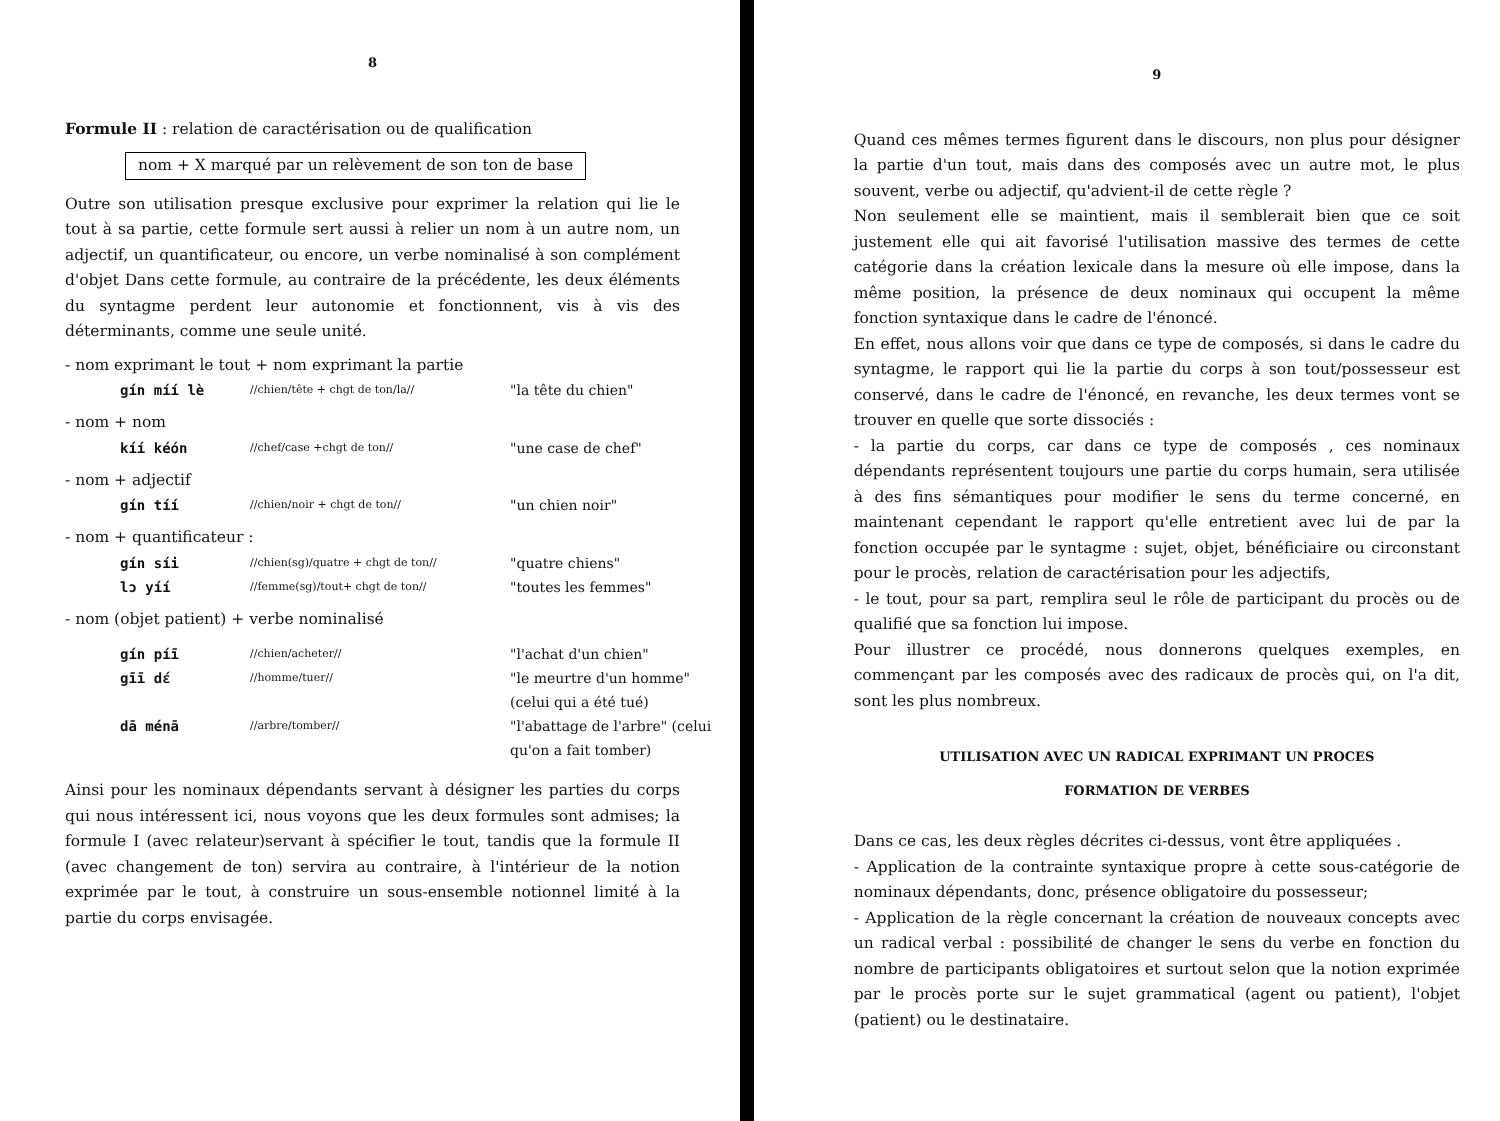8
Formule II : relation de caractérisation ou de qualification
nom + X marqué par un relèvement de son ton de base
Outre son utilisation presque exclusive pour exprimer la relation qui lie le tout à sa partie, cette formule sert aussi à relier un nom à un autre nom, un adjectif, un quantificateur, ou encore, un verbe nominalisé à son complément d'objet Dans cette formule, au contraire de la précédente, les deux éléments du syntagme perdent leur autonomie et fonctionnent, vis à vis des déterminants, comme une seule unité.
- nom exprimant le tout + nom exprimant la partie
gín míí lè //chien/tête + chgt de ton/la// "la tête du chien"
- nom + nom
kíí kéón //chef/case +chgt de ton// "une case de chef"
- nom + adjectif
gín tíí //chien/noir + chgt de ton// "un chien noir"
- nom + quantificateur :
gín síi //chien(sg)/quatre + chgt de ton// "quatre chiens" lɔ yíí //femme(sg)/tout+ chgt de ton// "toutes les femmes"
- nom (objet patient) + verbe nominalisé
gín píī //chien/acheter// "l'achat d'un chien" gīī dɛ́ //homme/tuer// "le meurtre d'un homme" (celui qui a été tué) dā ménā //arbre/tomber// "l'abattage de l'arbre" (celui qu'on a fait tomber)
Ainsi pour les nominaux dépendants servant à désigner les parties du corps qui nous intéressent ici, nous voyons que les deux formules sont admises; la formule I (avec relateur)servant à spécifier le tout, tandis que la formule II (avec changement de ton) servira au contraire, à l'intérieur de la notion exprimée par le tout, à construire un sous-ensemble notionnel limité à la partie du corps envisagée.
9
Quand ces mêmes termes figurent dans le discours, non plus pour désigner la partie d'un tout, mais dans des composés avec un autre mot, le plus souvent, verbe ou adjectif, qu'advient-il de cette règle ?
Non seulement elle se maintient, mais il semblerait bien que ce soit justement elle qui ait favorisé l'utilisation massive des termes de cette catégorie dans la création lexicale dans la mesure où elle impose, dans la même position, la présence de deux nominaux qui occupent la même fonction syntaxique dans le cadre de l'énoncé.
En effet, nous allons voir que dans ce type de composés, si dans le cadre du syntagme, le rapport qui lie la partie du corps à son tout/possesseur est conservé, dans le cadre de l'énoncé, en revanche, les deux termes vont se trouver en quelle que sorte dissociés :
- la partie du corps, car dans ce type de composés , ces nominaux dépendants représentent toujours une partie du corps humain, sera utilisée à des fins sémantiques pour modifier le sens du terme concerné, en maintenant cependant le rapport qu'elle entretient avec lui de par la fonction occupée par le syntagme : sujet, objet, bénéficiaire ou circonstant pour le procès, relation de caractérisation pour les adjectifs,
- le tout, pour sa part, remplira seul le rôle de participant du procès ou de qualifié que sa fonction lui impose.
Pour illustrer ce procédé, nous donnerons quelques exemples, en commençant par les composés avec des radicaux de procès qui, on l'a dit, sont les plus nombreux.
UTILISATION AVEC UN RADICAL EXPRIMANT UN PROCES
FORMATION DE VERBES
Dans ce cas, les deux règles décrites ci-dessus, vont être appliquées .
- Application de la contrainte syntaxique propre à cette sous-catégorie de nominaux dépendants, donc, présence obligatoire du possesseur;
- Application de la règle concernant la création de nouveaux concepts avec un radical verbal : possibilité de changer le sens du verbe en fonction du nombre de participants obligatoires et surtout selon que la notion exprimée par le procès porte sur le sujet grammatical (agent ou patient), l'objet (patient) ou le destinataire.